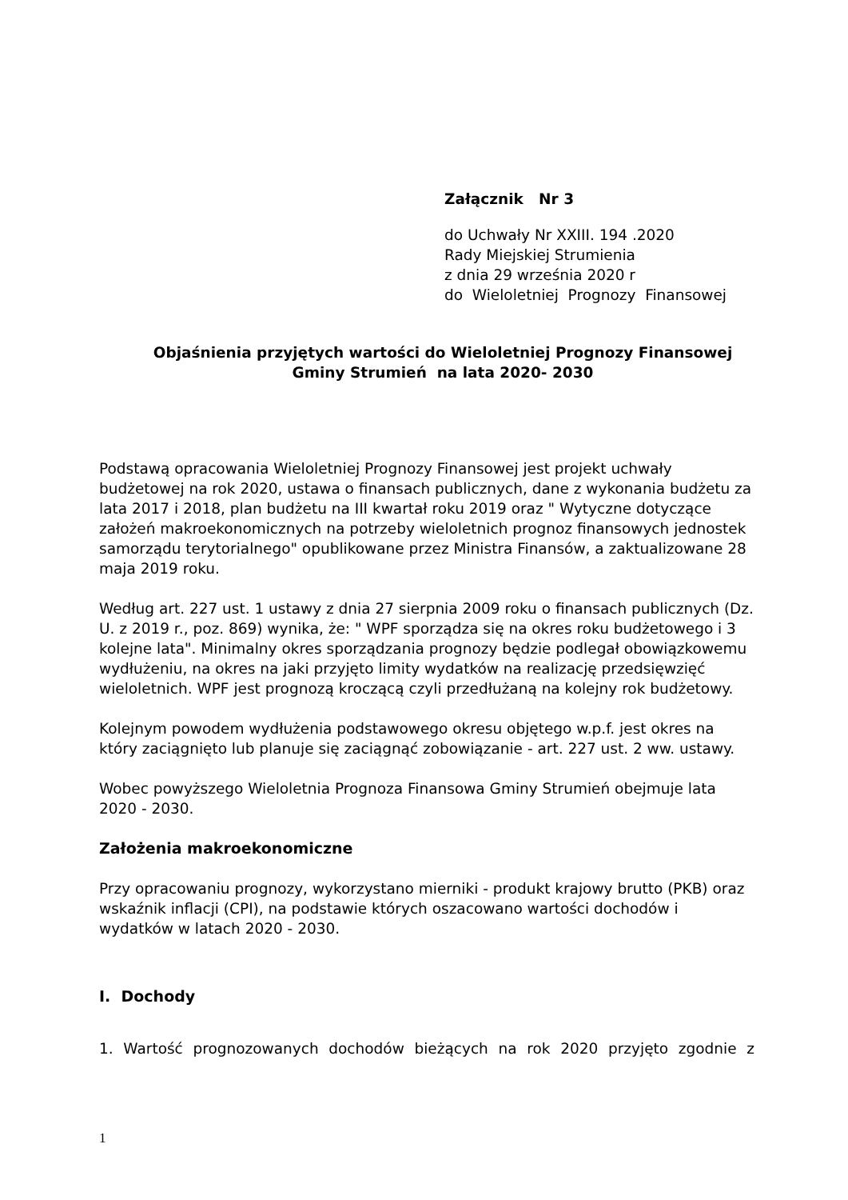Załącznik Nr 3
do Uchwały Nr XXIII. 194 .2020
Rady Miejskiej Strumienia
z dnia 29 września 2020 r
do Wieloletniej Prognozy Finansowej
Objaśnienia przyjętych wartości do Wieloletniej Prognozy Finansowej
Gminy Strumień na lata 2020- 2030
Podstawą opracowania Wieloletniej Prognozy Finansowej jest projekt uchwały budżetowej na rok 2020, ustawa o finansach publicznych, dane z wykonania budżetu za lata 2017 i 2018, plan budżetu na III kwartał roku 2019 oraz " Wytyczne dotyczące założeń makroekonomicznych na potrzeby wieloletnich prognoz finansowych jednostek samorządu terytorialnego" opublikowane przez Ministra Finansów, a zaktualizowane 28 maja 2019 roku.
Według art. 227 ust. 1 ustawy z dnia 27 sierpnia 2009 roku o finansach publicznych (Dz. U. z 2019 r., poz. 869) wynika, że: " WPF sporządza się na okres roku budżetowego i 3 kolejne lata". Minimalny okres sporządzania prognozy będzie podlegał obowiązkowemu wydłużeniu, na okres na jaki przyjęto limity wydatków na realizację przedsięwzięć wieloletnich. WPF jest prognozą kroczącą czyli przedłużaną na kolejny rok budżetowy.
Kolejnym powodem wydłużenia podstawowego okresu objętego w.p.f. jest okres na który zaciągnięto lub planuje się zaciągnąć zobowiązanie - art. 227 ust. 2 ww. ustawy.
Wobec powyższego Wieloletnia Prognoza Finansowa Gminy Strumień obejmuje lata 2020 - 2030.
Założenia makroekonomiczne
Przy opracowaniu prognozy, wykorzystano mierniki - produkt krajowy brutto (PKB) oraz wskaźnik inflacji (CPI), na podstawie których oszacowano wartości dochodów i wydatków w latach 2020 - 2030.
I. Dochody
1. Wartość prognozowanych dochodów bieżących na rok 2020 przyjęto zgodnie z
1